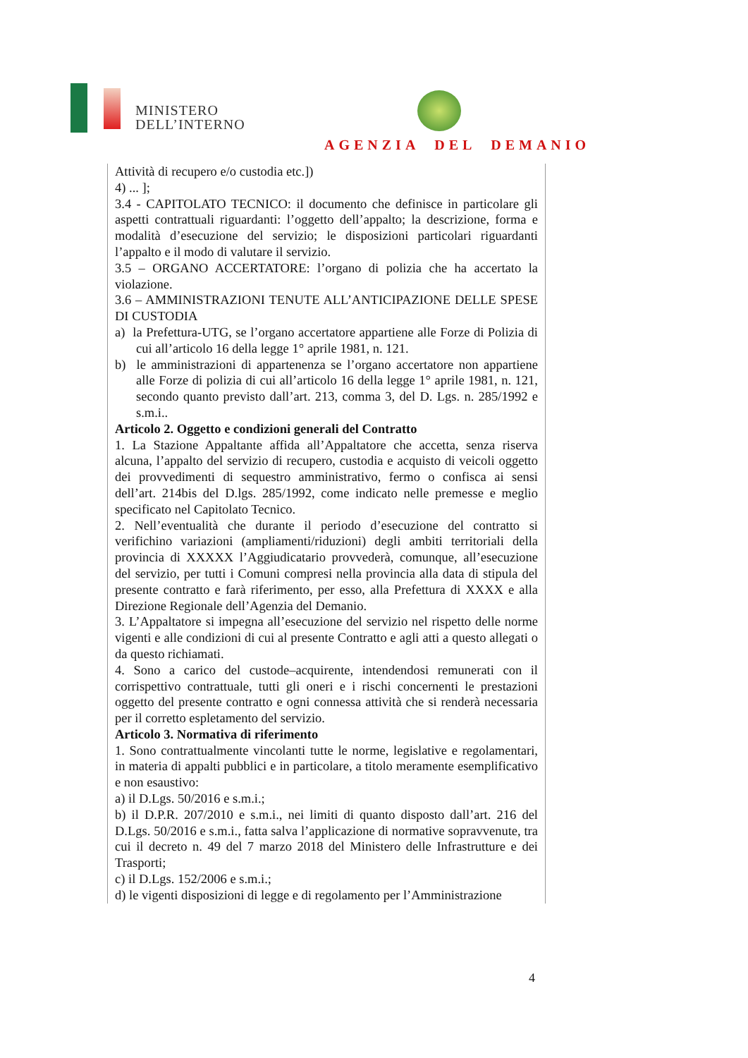MINISTERO
DELL’INTERNO
AGENZIA DEL DEMANIO
Attività di recupero e/o custodia etc.])
4) ... ];
3.4 - CAPITOLATO TECNICO: il documento che definisce in particolare gli aspetti contrattuali riguardanti: l’oggetto dell’appalto; la descrizione, forma e modalità d’esecuzione del servizio; le disposizioni particolari riguardanti l’appalto e il modo di valutare il servizio.
3.5 – ORGANO ACCERTATORE: l’organo di polizia che ha accertato la violazione.
3.6 – AMMINISTRAZIONI TENUTE ALL’ANTICIPAZIONE DELLE SPESE DI CUSTODIA
a) la Prefettura-UTG, se l’organo accertatore appartiene alle Forze di Polizia di cui all’articolo 16 della legge 1° aprile 1981, n. 121.
b) le amministrazioni di appartenenza se l’organo accertatore non appartiene alle Forze di polizia di cui all’articolo 16 della legge 1° aprile 1981, n. 121, secondo quanto previsto dall’art. 213, comma 3, del D. Lgs. n. 285/1992 e s.m.i..
Articolo 2. Oggetto e condizioni generali del Contratto
1. La Stazione Appaltante affida all’Appaltatore che accetta, senza riserva alcuna, l’appalto del servizio di recupero, custodia e acquisto di veicoli oggetto dei provvedimenti di sequestro amministrativo, fermo o confisca ai sensi dell’art. 214bis del D.lgs. 285/1992, come indicato nelle premesse e meglio specificato nel Capitolato Tecnico.
2. Nell’eventualità che durante il periodo d’esecuzione del contratto si verifichino variazioni (ampliamenti/riduzioni) degli ambiti territoriali della provincia di XXXXX l’Aggiudicatario provvederà, comunque, all’esecuzione del servizio, per tutti i Comuni compresi nella provincia alla data di stipula del presente contratto e farà riferimento, per esso, alla Prefettura di XXXX e alla Direzione Regionale dell’Agenzia del Demanio.
3. L’Appaltatore si impegna all’esecuzione del servizio nel rispetto delle norme vigenti e alle condizioni di cui al presente Contratto e agli atti a questo allegati o da questo richiamati.
4. Sono a carico del custode–acquirente, intendendosi remunerati con il corrispettivo contrattuale, tutti gli oneri e i rischi concernenti le prestazioni oggetto del presente contratto e ogni connessa attività che si renderà necessaria per il corretto espletamento del servizio.
Articolo 3. Normativa di riferimento
1. Sono contrattualmente vincolanti tutte le norme, legislative e regolamentari, in materia di appalti pubblici e in particolare, a titolo meramente esemplificativo e non esaustivo:
a) il D.Lgs. 50/2016 e s.m.i.;
b) il D.P.R. 207/2010 e s.m.i., nei limiti di quanto disposto dall’art. 216 del D.Lgs. 50/2016 e s.m.i., fatta salva l’applicazione di normative sopravvenute, tra cui il decreto n. 49 del 7 marzo 2018 del Ministero delle Infrastrutture e dei Trasporti;
c) il D.Lgs. 152/2006 e s.m.i.;
d) le vigenti disposizioni di legge e di regolamento per l’Amministrazione
4